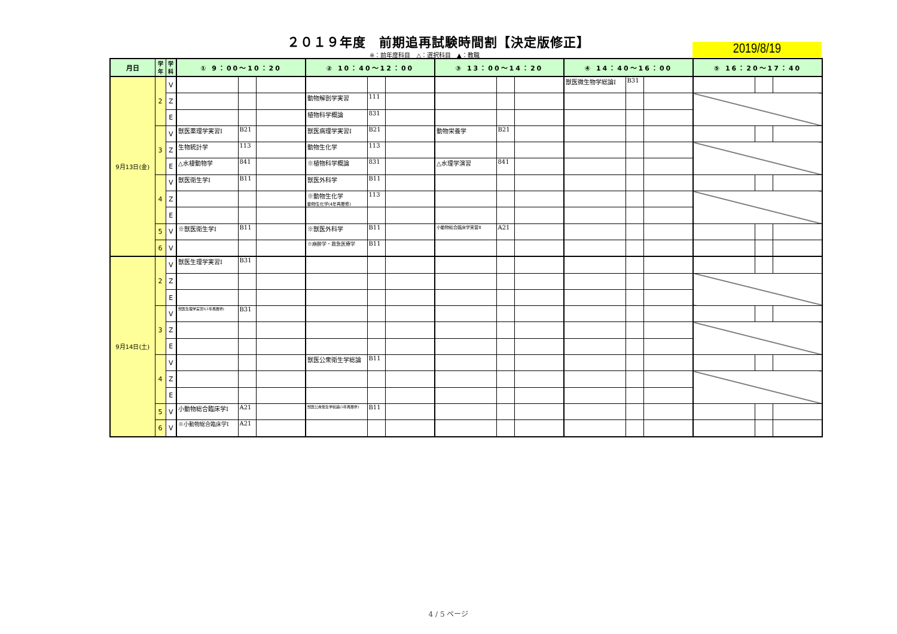２０１９年度　前期追再試験時間割【決定版修正】
※：前年度科目　△：選択科目　▲：教職 2019/8/19
| 月日 | 学 年 | 学 科 | ① 9：00～10：20 | | | ② 10：40～12：00 | | | ③ 13：00～14：20 | | | ④ 14：40～16：00 | | | ⑤ 16：20～17：40 | | |
| --- | --- | --- | --- | --- | --- | --- | --- | --- | --- | --- | --- | --- | --- | --- | --- | --- | --- |
| 9月13日(金) | 2 | V | | | | | | | | | | 獣医微生物学総論Ⅰ | B31 | | | | |
| | | Z | | | | 動物解剖学実習 | 111 | | | | | | | | | | |
| | | E | | | | 植物科学概論 | 831 | | | | | | | | | | |
| | 3 | V | 獣医薬理学実習Ⅰ | B21 | | 獣医病理学実習Ⅰ | B21 | | 動物栄養学 | B21 | | | | | | | |
| | | Z | 生物統計学 | 113 | | 動物生化学 | 113 | | | | | | | | | | |
| | | E | △水棲動物学 | 841 | | ※植物科学概論 | 831 | | △水理学演習 | 841 | | | | | | | |
| | 4 | V | 獣医衛生学Ⅰ | B11 | | 獣医外科学 | B11 | | | | | | | | | | |
| | | Z | | | | ※動物生化学 動物生化学(4年再履修) | 113 | | | | | | | | | | |
| | | E | | | | | | | | | | | | | | | |
| | 5 | V | ※獣医衛生学Ⅰ | B11 | | ※獣医外科学 | B11 | | 小動物総合臨床学実習Ⅱ | A21 | | | | | | | |
| | 6 | V | | | | ※麻酔学・救急医療学 | B11 | | | | | | | | | | |
| 9月14日(土) | 2 | V | 獣医生理学実習Ⅰ | B31 | | | | | | | | | | | | | |
| | | Z | | | | | | | | | | | | | | | |
| | | E | | | | | | | | | | | | | | | |
| | 3 | V | 獣医生理学実習Ⅰ(3年再履修) | B31 | | | | | | | | | | | | | |
| | | Z | | | | | | | | | | | | | | | |
| | | E | | | | | | | | | | | | | | | |
| | 4 | V | | | | 獣医公衆衛生学総論 | B11 | | | | | | | | | | |
| | | Z | | | | | | | | | | | | | | | |
| | | E | | | | | | | | | | | | | | | |
| | 5 | V | 小動物総合臨床学Ⅰ | A21 | | 獣医公衆衛生学総論(5年再履修) | B11 | | | | | | | | | | |
| | 6 | V | ※小動物総合臨床学Ⅰ | A21 | | | | | | | | | | | | | |
4 / 5 ページ